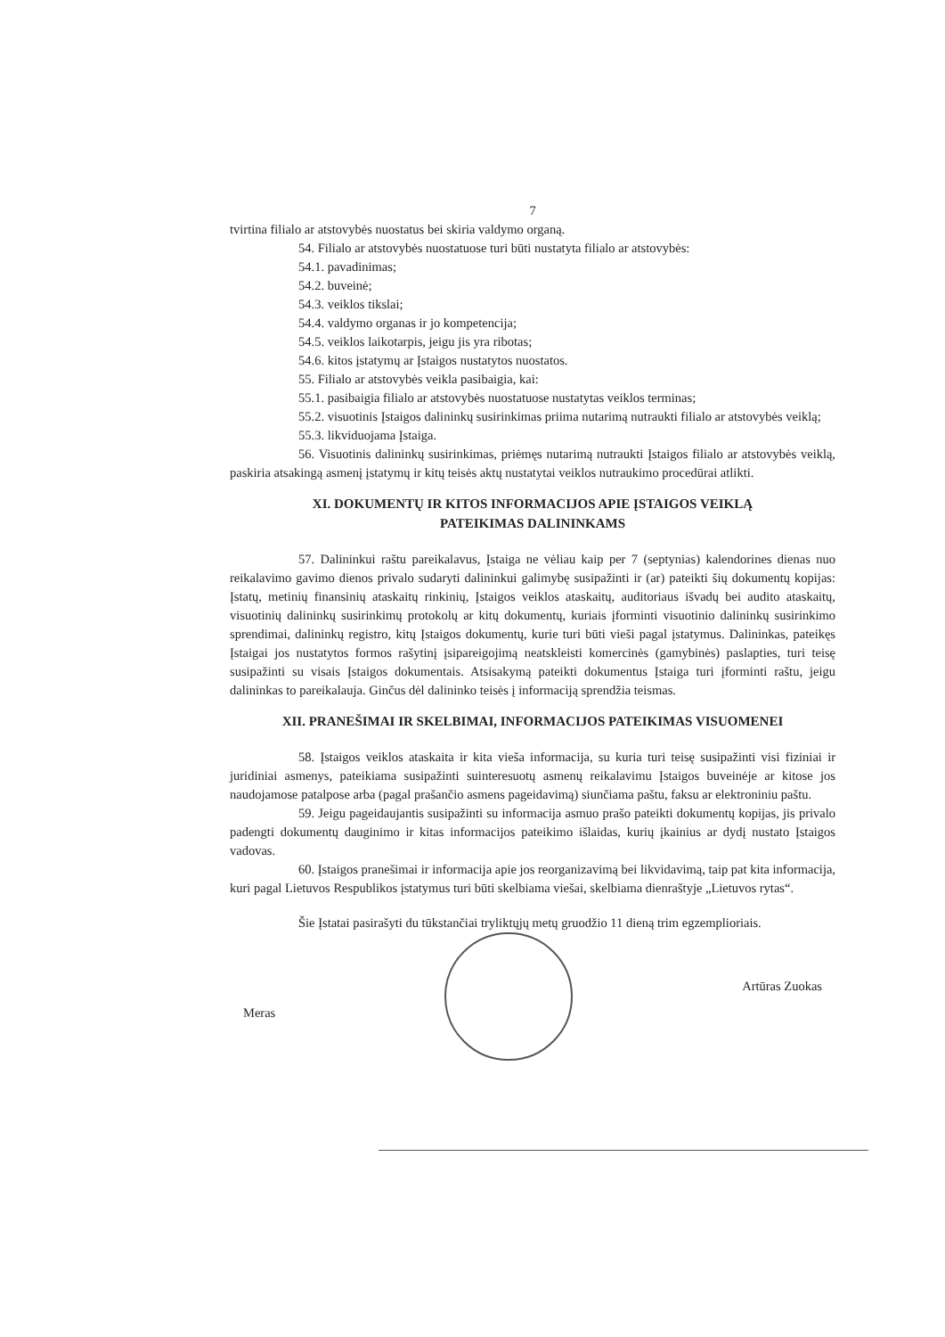7
tvirtina filialo ar atstovybės nuostatus bei skiria valdymo organą.
54. Filialo ar atstovybės nuostatuose turi būti nustatyta filialo ar atstovybės:
54.1. pavadinimas;
54.2. buveinė;
54.3. veiklos tikslai;
54.4. valdymo organas ir jo kompetencija;
54.5. veiklos laikotarpis, jeigu jis yra ribotas;
54.6. kitos įstatymų ar Įstaigos nustatytos nuostatos.
55. Filialo ar atstovybės veikla pasibaigia, kai:
55.1. pasibaigia filialo ar atstovybės nuostatuose nustatytas veiklos terminas;
55.2. visuotinis Įstaigos dalininkų susirinkimas priima nutarimą nutraukti filialo ar atstovybės veiklą;
55.3. likviduojama Įstaiga.
56. Visuotinis dalininkų susirinkimas, priėmęs nutarimą nutraukti Įstaigos filialo ar atstovybės veiklą, paskiria atsakingą asmenį įstatymų ir kitų teisės aktų nustatytai veiklos nutraukimo procedūrai atlikti.
XI. DOKUMENTŲ IR KITOS INFORMACIJOS APIE ĮSTAIGOS VEIKLĄ
PATEIKIMAS DALININKAMS
57. Dalininkui raštu pareikalavus, Įstaiga ne vėliau kaip per 7 (septynias) kalendorines dienas nuo reikalavimo gavimo dienos privalo sudaryti dalininkui galimybę susipažinti ir (ar) pateikti šių dokumentų kopijas: Įstatų, metinių finansinių ataskaitų rinkinių, Įstaigos veiklos ataskaitų, auditoriaus išvadų bei audito ataskaitų, visuotinių dalininkų susirinkimų protokolų ar kitų dokumentų, kuriais įforminti visuotinio dalininkų susirinkimo sprendimai, dalininkų registro, kitų Įstaigos dokumentų, kurie turi būti vieši pagal įstatymus. Dalininkas, pateikęs Įstaigai jos nustatytos formos rašytinį įsipareigojimą neatskleisti komercinės (gamybinės) paslapties, turi teisę susipažinti su visais Įstaigos dokumentais. Atsisakymą pateikti dokumentus Įstaiga turi įforminti raštu, jeigu dalininkas to pareikalauja. Ginčus dėl dalininko teisės į informaciją sprendžia teismas.
XII. PRANEŠIMAI IR SKELBIMAI, INFORMACIJOS PATEIKIMAS VISUOMENEI
58. Įstaigos veiklos ataskaita ir kita vieša informacija, su kuria turi teisę susipažinti visi fiziniai ir juridiniai asmenys, pateikiama susipažinti suinteresuotų asmenų reikalavimu Įstaigos buveinėje ar kitose jos naudojamose patalpose arba (pagal prašančio asmens pageidavimą) siunčiama paštu, faksu ar elektroniniu paštu.
59. Jeigu pageidaujantis susipažinti su informacija asmuo prašo pateikti dokumentų kopijas, jis privalo padengti dokumentų dauginimo ir kitas informacijos pateikimo išlaidas, kurių įkainius ar dydį nustato Įstaigos vadovas.
60. Įstaigos pranešimai ir informacija apie jos reorganizavimą bei likvidavimą, taip pat kita informacija, kuri pagal Lietuvos Respublikos įstatymus turi būti skelbiama viešai, skelbiama dienraštyje „Lietuvos rytas“.
Šie Įstatai pasirašyti du tūkstančiai tryliktųjų metų gruodžio 11 dieną trim egzemplioriais.
Meras
Artūras Zuokas